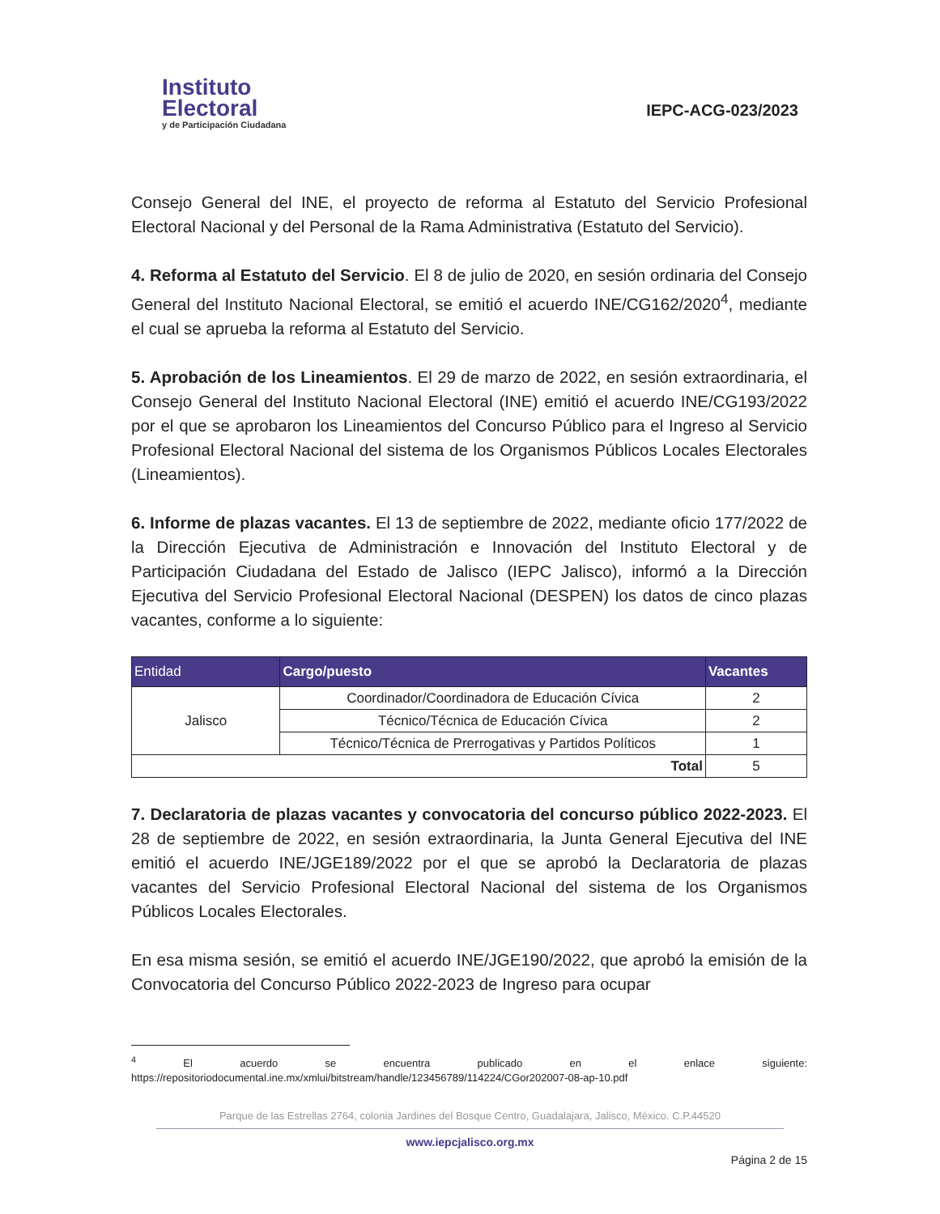Instituto
Electoral
y de Participación Ciudadana
IEPC-ACG-023/2023
Consejo General del INE, el proyecto de reforma al Estatuto del Servicio Profesional Electoral Nacional y del Personal de la Rama Administrativa (Estatuto del Servicio).
4. Reforma al Estatuto del Servicio. El 8 de julio de 2020, en sesión ordinaria del Consejo General del Instituto Nacional Electoral, se emitió el acuerdo INE/CG162/2020<sup>4</sup>, mediante el cual se aprueba la reforma al Estatuto del Servicio.
5. Aprobación de los Lineamientos. El 29 de marzo de 2022, en sesión extraordinaria, el Consejo General del Instituto Nacional Electoral (INE) emitió el acuerdo INE/CG193/2022 por el que se aprobaron los Lineamientos del Concurso Público para el Ingreso al Servicio Profesional Electoral Nacional del sistema de los Organismos Públicos Locales Electorales (Lineamientos).
6. Informe de plazas vacantes. El 13 de septiembre de 2022, mediante oficio 177/2022 de la Dirección Ejecutiva de Administración e Innovación del Instituto Electoral y de Participación Ciudadana del Estado de Jalisco (IEPC Jalisco), informó a la Dirección Ejecutiva del Servicio Profesional Electoral Nacional (DESPEN) los datos de cinco plazas vacantes, conforme a lo siguiente:
| Entidad | Cargo/puesto | Vacantes |
| --- | --- | --- |
| Jalisco | Coordinador/Coordinadora de Educación Cívica | 2 |
| | Técnico/Técnica de Educación Cívica | 2 |
| | Técnico/Técnica de Prerrogativas y Partidos Políticos | 1 |
| Total | | 5 |
7. Declaratoria de plazas vacantes y convocatoria del concurso público 2022-2023. El 28 de septiembre de 2022, en sesión extraordinaria, la Junta General Ejecutiva del INE emitió el acuerdo INE/JGE189/2022 por el que se aprobó la Declaratoria de plazas vacantes del Servicio Profesional Electoral Nacional del sistema de los Organismos Públicos Locales Electorales.
En esa misma sesión, se emitió el acuerdo INE/JGE190/2022, que aprobó la emisión de la Convocatoria del Concurso Público 2022-2023 de Ingreso para ocupar
<sup>4</sup> El acuerdo se encuentra publicado en el enlace siguiente: https://repositoriodocumental.ine.mx/xmlui/bitstream/handle/123456789/114224/CGor202007-08-ap-10.pdf
Parque de las Estrellas 2764, colonia Jardines del Bosque Centro, Guadalajara, Jalisco, México. C.P.44520
www.iepcjalisco.org.mx
Página 2 de 15